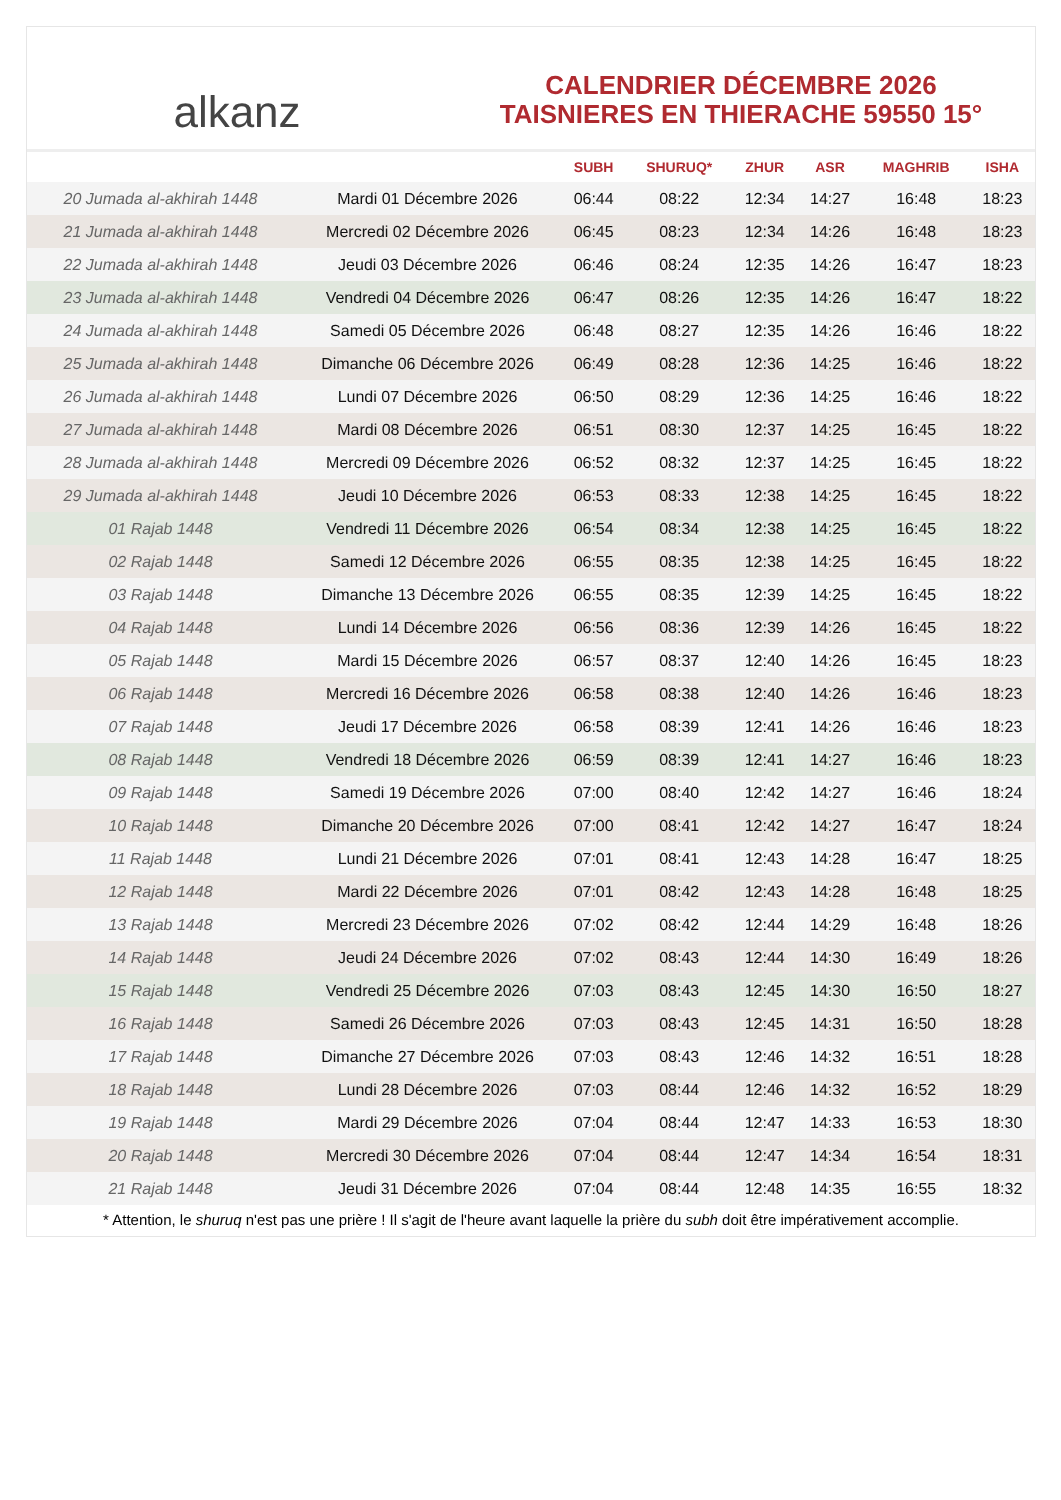alkanz
CALENDRIER DÉCEMBRE 2026
TAISNIERES EN THIERACHE 59550 15°
| | | SUBH | SHURUQ* | ZHUR | ASR | MAGHRIB | ISHA |
| --- | --- | --- | --- | --- | --- | --- | --- |
| 20 Jumada al-akhirah 1448 | Mardi 01 Décembre 2026 | 06:44 | 08:22 | 12:34 | 14:27 | 16:48 | 18:23 |
| 21 Jumada al-akhirah 1448 | Mercredi 02 Décembre 2026 | 06:45 | 08:23 | 12:34 | 14:26 | 16:48 | 18:23 |
| 22 Jumada al-akhirah 1448 | Jeudi 03 Décembre 2026 | 06:46 | 08:24 | 12:35 | 14:26 | 16:47 | 18:23 |
| 23 Jumada al-akhirah 1448 | Vendredi 04 Décembre 2026 | 06:47 | 08:26 | 12:35 | 14:26 | 16:47 | 18:22 |
| 24 Jumada al-akhirah 1448 | Samedi 05 Décembre 2026 | 06:48 | 08:27 | 12:35 | 14:26 | 16:46 | 18:22 |
| 25 Jumada al-akhirah 1448 | Dimanche 06 Décembre 2026 | 06:49 | 08:28 | 12:36 | 14:25 | 16:46 | 18:22 |
| 26 Jumada al-akhirah 1448 | Lundi 07 Décembre 2026 | 06:50 | 08:29 | 12:36 | 14:25 | 16:46 | 18:22 |
| 27 Jumada al-akhirah 1448 | Mardi 08 Décembre 2026 | 06:51 | 08:30 | 12:37 | 14:25 | 16:45 | 18:22 |
| 28 Jumada al-akhirah 1448 | Mercredi 09 Décembre 2026 | 06:52 | 08:32 | 12:37 | 14:25 | 16:45 | 18:22 |
| 29 Jumada al-akhirah 1448 | Jeudi 10 Décembre 2026 | 06:53 | 08:33 | 12:38 | 14:25 | 16:45 | 18:22 |
| 01 Rajab 1448 | Vendredi 11 Décembre 2026 | 06:54 | 08:34 | 12:38 | 14:25 | 16:45 | 18:22 |
| 02 Rajab 1448 | Samedi 12 Décembre 2026 | 06:55 | 08:35 | 12:38 | 14:25 | 16:45 | 18:22 |
| 03 Rajab 1448 | Dimanche 13 Décembre 2026 | 06:55 | 08:35 | 12:39 | 14:25 | 16:45 | 18:22 |
| 04 Rajab 1448 | Lundi 14 Décembre 2026 | 06:56 | 08:36 | 12:39 | 14:26 | 16:45 | 18:22 |
| 05 Rajab 1448 | Mardi 15 Décembre 2026 | 06:57 | 08:37 | 12:40 | 14:26 | 16:45 | 18:23 |
| 06 Rajab 1448 | Mercredi 16 Décembre 2026 | 06:58 | 08:38 | 12:40 | 14:26 | 16:46 | 18:23 |
| 07 Rajab 1448 | Jeudi 17 Décembre 2026 | 06:58 | 08:39 | 12:41 | 14:26 | 16:46 | 18:23 |
| 08 Rajab 1448 | Vendredi 18 Décembre 2026 | 06:59 | 08:39 | 12:41 | 14:27 | 16:46 | 18:23 |
| 09 Rajab 1448 | Samedi 19 Décembre 2026 | 07:00 | 08:40 | 12:42 | 14:27 | 16:46 | 18:24 |
| 10 Rajab 1448 | Dimanche 20 Décembre 2026 | 07:00 | 08:41 | 12:42 | 14:27 | 16:47 | 18:24 |
| 11 Rajab 1448 | Lundi 21 Décembre 2026 | 07:01 | 08:41 | 12:43 | 14:28 | 16:47 | 18:25 |
| 12 Rajab 1448 | Mardi 22 Décembre 2026 | 07:01 | 08:42 | 12:43 | 14:28 | 16:48 | 18:25 |
| 13 Rajab 1448 | Mercredi 23 Décembre 2026 | 07:02 | 08:42 | 12:44 | 14:29 | 16:48 | 18:26 |
| 14 Rajab 1448 | Jeudi 24 Décembre 2026 | 07:02 | 08:43 | 12:44 | 14:30 | 16:49 | 18:26 |
| 15 Rajab 1448 | Vendredi 25 Décembre 2026 | 07:03 | 08:43 | 12:45 | 14:30 | 16:50 | 18:27 |
| 16 Rajab 1448 | Samedi 26 Décembre 2026 | 07:03 | 08:43 | 12:45 | 14:31 | 16:50 | 18:28 |
| 17 Rajab 1448 | Dimanche 27 Décembre 2026 | 07:03 | 08:43 | 12:46 | 14:32 | 16:51 | 18:28 |
| 18 Rajab 1448 | Lundi 28 Décembre 2026 | 07:03 | 08:44 | 12:46 | 14:32 | 16:52 | 18:29 |
| 19 Rajab 1448 | Mardi 29 Décembre 2026 | 07:04 | 08:44 | 12:47 | 14:33 | 16:53 | 18:30 |
| 20 Rajab 1448 | Mercredi 30 Décembre 2026 | 07:04 | 08:44 | 12:47 | 14:34 | 16:54 | 18:31 |
| 21 Rajab 1448 | Jeudi 31 Décembre 2026 | 07:04 | 08:44 | 12:48 | 14:35 | 16:55 | 18:32 |
* Attention, le shuruq n'est pas une prière ! Il s'agit de l'heure avant laquelle la prière du subh doit être impérativement accomplie.